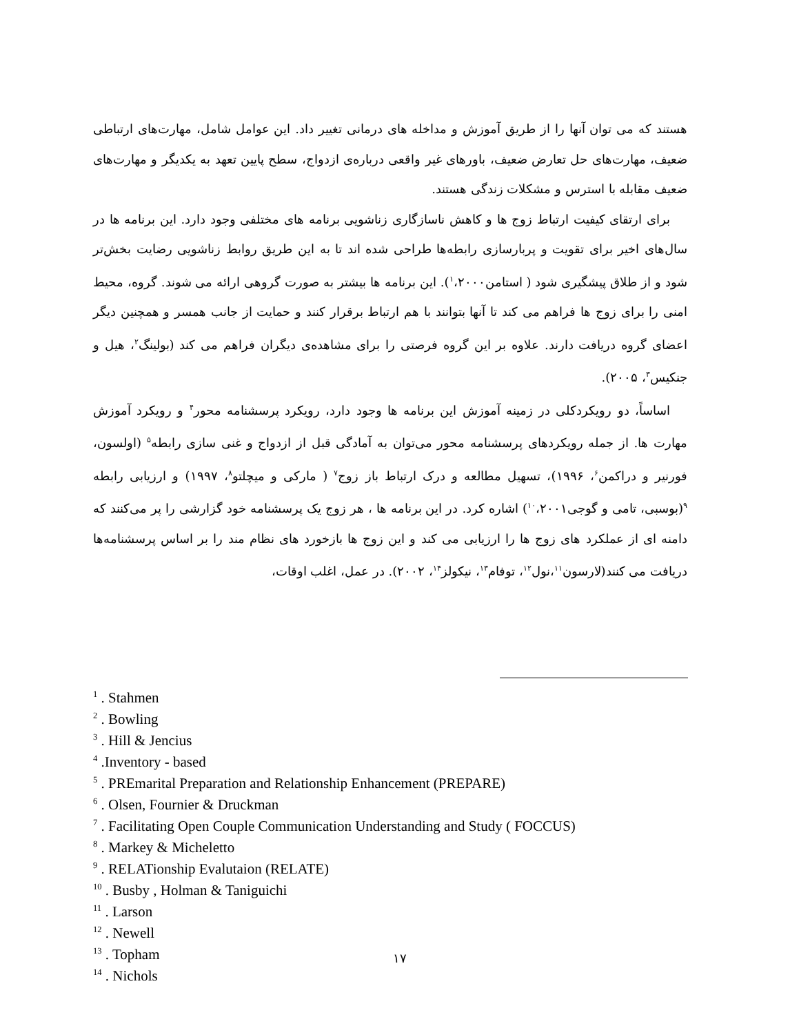هستند که می توان آنها را از طریق آموزش و مداخله های درمانی تغییر داد. این عوامل شامل، مهارت‌های ارتباطی ضعیف، مهارت‌های حل تعارض ضعیف، باورهای غیر واقعی درباره‌ی ازدواج، سطح پایین تعهد به یکدیگر و مهارت‌های ضعیف مقابله با استرس و مشکلات زندگی هستند.
برای ارتقای کیفیت ارتباط زوج ها و کاهش ناسازگاری زناشویی برنامه های مختلفی وجود دارد. این برنامه ها در سال‌های اخیر برای تقویت و پربارسازی رابطه‌ها طراحی شده اند تا به این طریق روابط زناشویی رضایت بخش‌تر شود و از طلاق پیشگیری شود ( استامن<sup>۱</sup>،۲۰۰۰). این برنامه ها بیشتر به صورت گروهی ارائه می شوند. گروه، محیط امنی را برای زوج ها فراهم می کند تا آنها بتوانند با هم ارتباط برقرار کنند و حمایت از جانب همسر و همچنین دیگر اعضای گروه دریافت دارند. علاوه بر این گروه فرصتی را برای مشاهده‌ی دیگران فراهم می کند (بولینگ<sup>۲</sup>، هیل و جنکیس<sup>۳</sup>، ۲۰۰۵).
اساساً، دو رویکردکلی در زمینه آموزش این برنامه ها وجود دارد، رویکرد پرسشنامه محور<sup>۴</sup> و رویکرد آموزش مهارت ها. از جمله رویکردهای پرسشنامه محور می‌توان به آمادگی قبل از ازدواج و غنی سازی رابطه<sup>۵</sup> (اولسون، فورنیر و دراکمن<sup>۶</sup>، ۱۹۹۶)، تسهیل مطالعه و درک ارتباط باز زوج<sup>۷</sup> ( مارکی و میچلتو<sup>۸</sup>، ۱۹۹۷) و ارزیابی رابطه <sup>۹</sup>(بوسبی، تامی و گوجی<sup>۱۰</sup>،۲۰۰۱) اشاره کرد. در این برنامه ها ، هر زوج یک پرسشنامه خود گزارشی را پر می‌کنند که دامنه ای از عملکرد های زوج ها را ارزیابی می کند و این زوج ها بازخورد های نظام مند را بر اساس پرسشنامه‌ها دریافت می کنند(لارسون<sup>۱۱</sup>،نول<sup>۱۲</sup>، توفام<sup>۱۳</sup>، نیکولز<sup>۱۴</sup>، ۲۰۰۲). در عمل، اغلب اوقات،
<sup>1</sup> . Stahmen
<sup>2</sup> . Bowling
<sup>3</sup> . Hill & Jencius
<sup>4</sup> .Inventory - based
<sup>5</sup> . PREmarital Preparation and Relationship Enhancement (PREPARE)
<sup>6</sup> . Olsen, Fournier & Druckman
<sup>7</sup> . Facilitating Open Couple Communication Understanding and Study ( FOCCUS)
<sup>8</sup> . Markey & Micheletto
<sup>9</sup> . RELATionship Evalutaion (RELATE)
<sup>10</sup> . Busby , Holman & Taniguichi
<sup>11</sup> . Larson
<sup>12</sup> . Newell
<sup>13</sup> . Topham
<sup>14</sup> . Nichols
۱۷